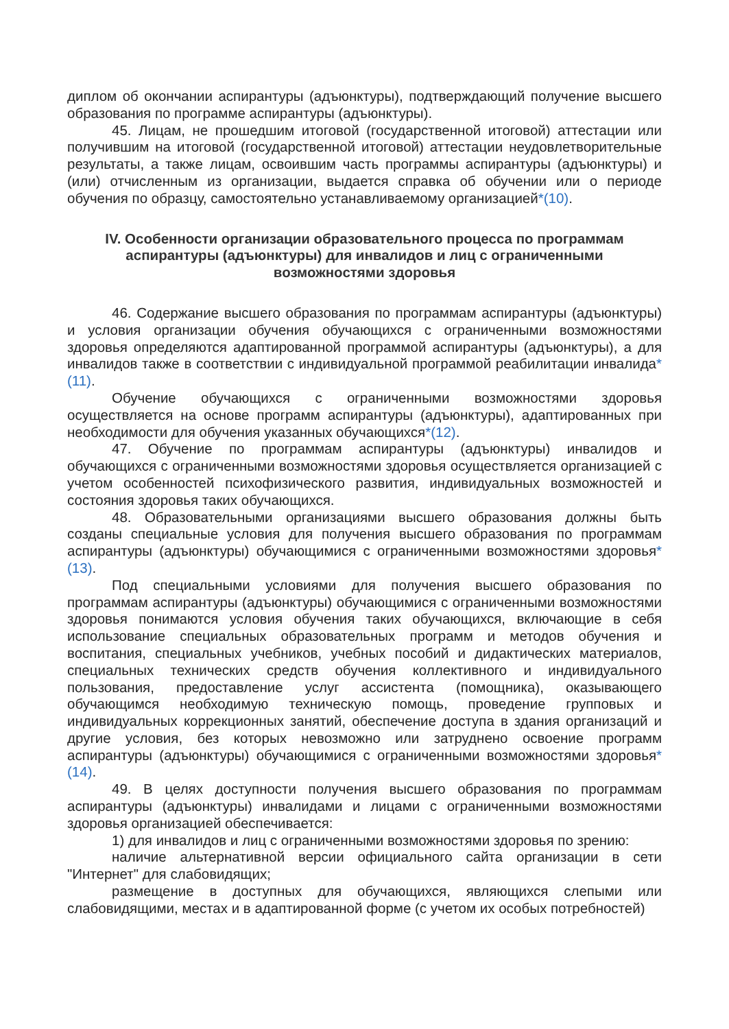диплом об окончании аспирантуры (адъюнктуры), подтверждающий получение высшего образования по программе аспирантуры (адъюнктуры).
45. Лицам, не прошедшим итоговой (государственной итоговой) аттестации или получившим на итоговой (государственной итоговой) аттестации неудовлетворительные результаты, а также лицам, освоившим часть программы аспирантуры (адъюнктуры) и (или) отчисленным из организации, выдается справка об обучении или о периоде обучения по образцу, самостоятельно устанавливаемому организацией*(10).
IV. Особенности организации образовательного процесса по программам аспирантуры (адъюнктуры) для инвалидов и лиц с ограниченными возможностями здоровья
46. Содержание высшего образования по программам аспирантуры (адъюнктуры) и условия организации обучения обучающихся с ограниченными возможностями здоровья определяются адаптированной программой аспирантуры (адъюнктуры), а для инвалидов также в соответствии с индивидуальной программой реабилитации инвалида*(11).
Обучение обучающихся с ограниченными возможностями здоровья осуществляется на основе программ аспирантуры (адъюнктуры), адаптированных при необходимости для обучения указанных обучающихся*(12).
47. Обучение по программам аспирантуры (адъюнктуры) инвалидов и обучающихся с ограниченными возможностями здоровья осуществляется организацией с учетом особенностей психофизического развития, индивидуальных возможностей и состояния здоровья таких обучающихся.
48. Образовательными организациями высшего образования должны быть созданы специальные условия для получения высшего образования по программам аспирантуры (адъюнктуры) обучающимися с ограниченными возможностями здоровья*(13).
Под специальными условиями для получения высшего образования по программам аспирантуры (адъюнктуры) обучающимися с ограниченными возможностями здоровья понимаются условия обучения таких обучающихся, включающие в себя использование специальных образовательных программ и методов обучения и воспитания, специальных учебников, учебных пособий и дидактических материалов, специальных технических средств обучения коллективного и индивидуального пользования, предоставление услуг ассистента (помощника), оказывающего обучающимся необходимую техническую помощь, проведение групповых и индивидуальных коррекционных занятий, обеспечение доступа в здания организаций и другие условия, без которых невозможно или затруднено освоение программ аспирантуры (адъюнктуры) обучающимися с ограниченными возможностями здоровья*(14).
49. В целях доступности получения высшего образования по программам аспирантуры (адъюнктуры) инвалидами и лицами с ограниченными возможностями здоровья организацией обеспечивается:
1) для инвалидов и лиц с ограниченными возможностями здоровья по зрению:
наличие альтернативной версии официального сайта организации в сети "Интернет" для слабовидящих;
размещение в доступных для обучающихся, являющихся слепыми или слабовидящими, местах и в адаптированной форме (с учетом их особых потребностей)